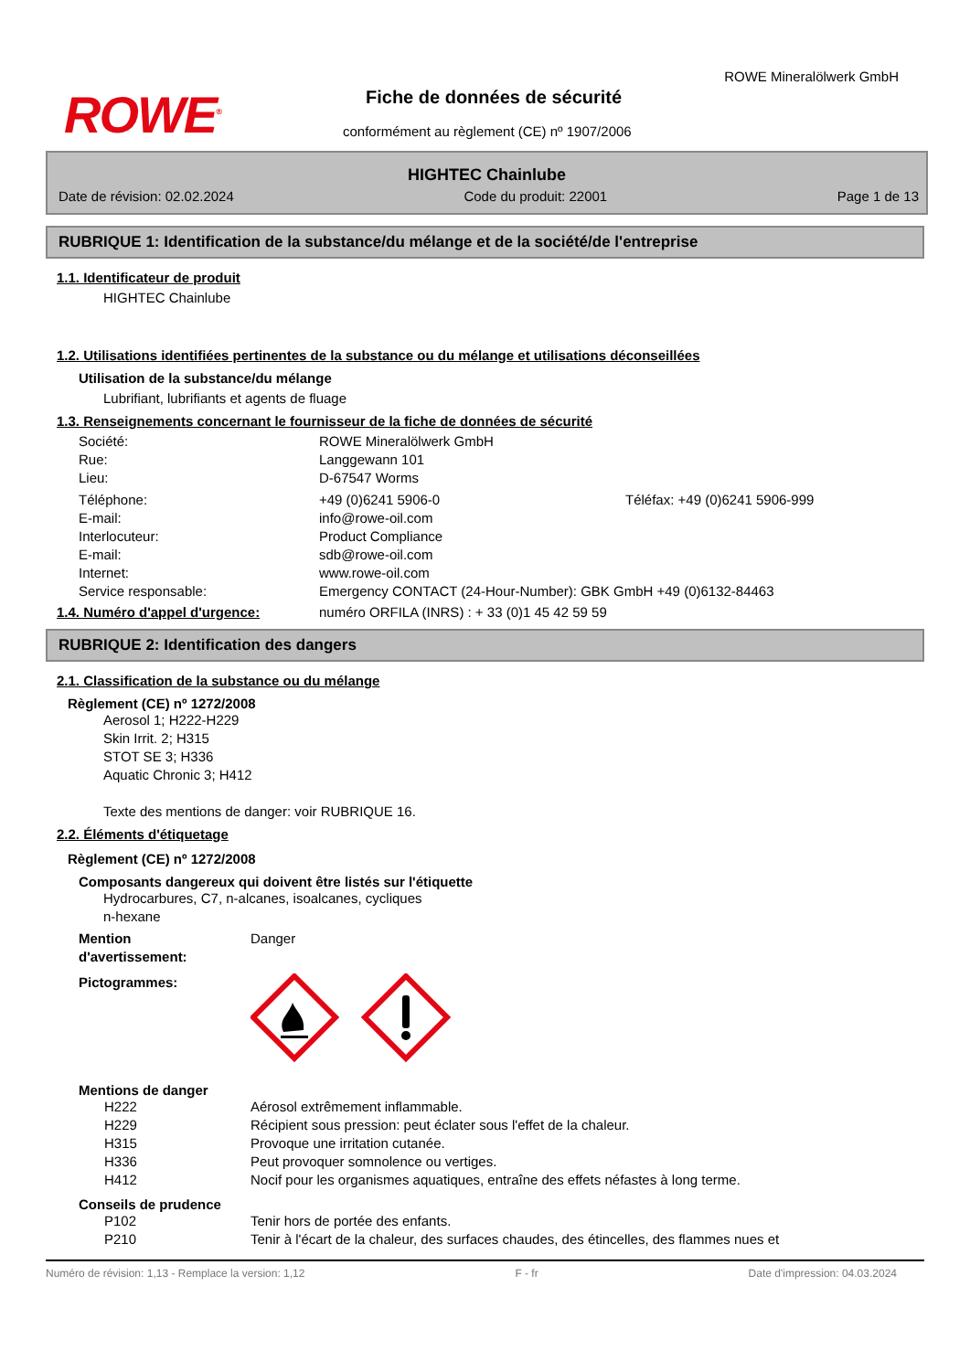ROWE<sup>®</sup>
ROWE Mineralölwerk GmbH
Fiche de données de sécurité
conformément au règlement (CE) nº 1907/2006
HIGHTEC Chainlube
Date de révision: 02.02.2024 Code du produit: 22001 Page 1 de 13
RUBRIQUE 1: Identification de la substance/du mélange et de la société/de l'entreprise
1.1. Identificateur de produit
HIGHTEC Chainlube
1.2. Utilisations identifiées pertinentes de la substance ou du mélange et utilisations déconseillées
Utilisation de la substance/du mélange
Lubrifiant, lubrifiants et agents de fluage
1.3. Renseignements concernant le fournisseur de la fiche de données de sécurité
| Société: | ROWE Mineralölwerk GmbH | |
| Rue: | Langgewann 101 | |
| Lieu: | D-67547 Worms | |
| Téléphone: | +49 (0)6241 5906-0 | Téléfax: +49 (0)6241 5906-999 |
| E-mail: | info@rowe-oil.com | |
| Interlocuteur: | Product Compliance | |
| E-mail: | sdb@rowe-oil.com | |
| Internet: | www.rowe-oil.com | |
| Service responsable: | Emergency CONTACT (24-Hour-Number): GBK GmbH +49 (0)6132-84463 | |
1.4. Numéro d'appel d'urgence: numéro ORFILA (INRS) : + 33 (0)1 45 42 59 59
RUBRIQUE 2: Identification des dangers
2.1. Classification de la substance ou du mélange
Règlement (CE) nº 1272/2008
Aerosol 1; H222-H229
Skin Irrit. 2; H315
STOT SE 3; H336
Aquatic Chronic 3; H412
Texte des mentions de danger: voir RUBRIQUE 16.
2.2. Éléments d'étiquetage
Règlement (CE) nº 1272/2008
Composants dangereux qui doivent être listés sur l'étiquette
Hydrocarbures, C7, n-alcanes, isoalcanes, cycliques
n-hexane
| Mention d'avertissement: | Danger |
| Pictogrammes: | |
Mentions de danger
| H222 | Aérosol extrêmement inflammable. |
| H229 | Récipient sous pression: peut éclater sous l'effet de la chaleur. |
| H315 | Provoque une irritation cutanée. |
| H336 | Peut provoquer somnolence ou vertiges. |
| H412 | Nocif pour les organismes aquatiques, entraîne des effets néfastes à long terme. |
Conseils de prudence
| P102 | Tenir hors de portée des enfants. |
| P210 | Tenir à l'écart de la chaleur, des surfaces chaudes, des étincelles, des flammes nues et |
Numéro de révision: 1,13 - Remplace la version: 1,12 F - fr Date d'impression: 04.03.2024